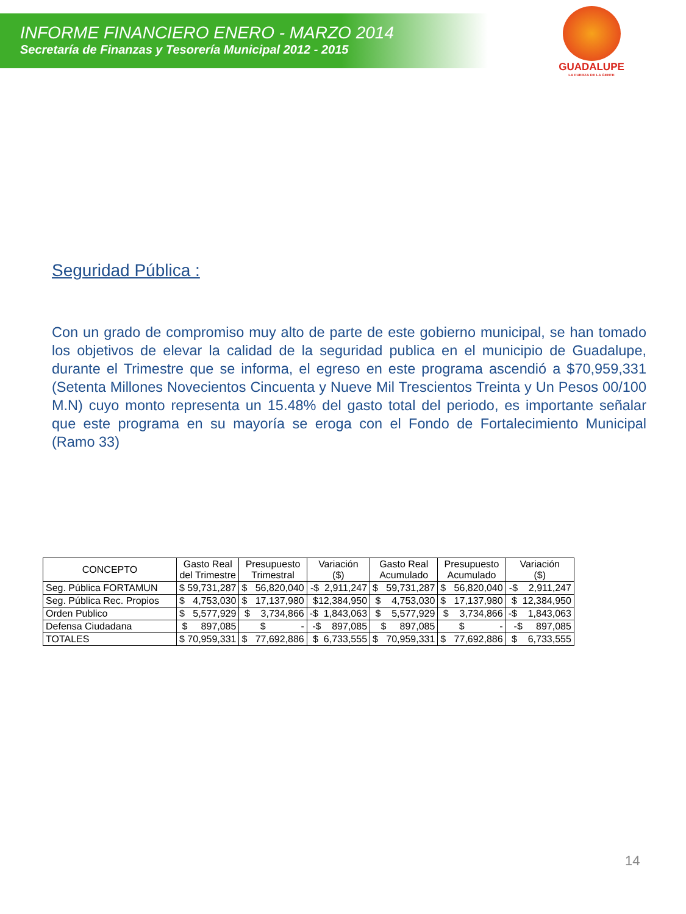INFORME FINANCIERO ENERO - MARZO 2014
Secretaría de Finanzas y Tesorería Municipal 2012 - 2015
GUADALUPE
LA FUERZA DE LA GENTE
Seguridad Pública :
Con un grado de compromiso muy alto de parte de este gobierno municipal, se han tomado los objetivos de elevar la calidad de la seguridad publica en el municipio de Guadalupe, durante el Trimestre que se informa, el egreso en este programa ascendió a $70,959,331 (Setenta Millones Novecientos Cincuenta y Nueve Mil Trescientos Treinta y Un Pesos 00/100 M.N) cuyo monto representa un 15.48% del gasto total del periodo, es importante señalar que este programa en su mayoría se eroga con el Fondo de Fortalecimiento Municipal (Ramo 33)
| CONCEPTO | Gasto Real del Trimestre | Presupuesto Trimestral | Variación ($) | Gasto Real Acumulado | Presupuesto Acumulado | Variación ($) |
| --- | --- | --- | --- | --- | --- | --- |
| Seg. Pública FORTAMUN | $ 59,731,287 | $ 56,820,040 | -$ 2,911,247 | $ 59,731,287 | $ 56,820,040 | -$ 2,911,247 |
| Seg. Pública Rec. Propios | $ 4,753,030 | $ 17,137,980 | $12,384,950 | $ 4,753,030 | $ 17,137,980 | $ 12,384,950 |
| Orden Publico | $ 5,577,929 | $ 3,734,866 | -$ 1,843,063 | $ 5,577,929 | $ 3,734,866 | -$ 1,843,063 |
| Defensa Ciudadana | $ 897,085 | $ - | -$ 897,085 | $ 897,085 | $ - | -$ 897,085 |
| TOTALES | $ 70,959,331 | $ 77,692,886 | $ 6,733,555 | $ 70,959,331 | $ 77,692,886 | $ 6,733,555 |
14